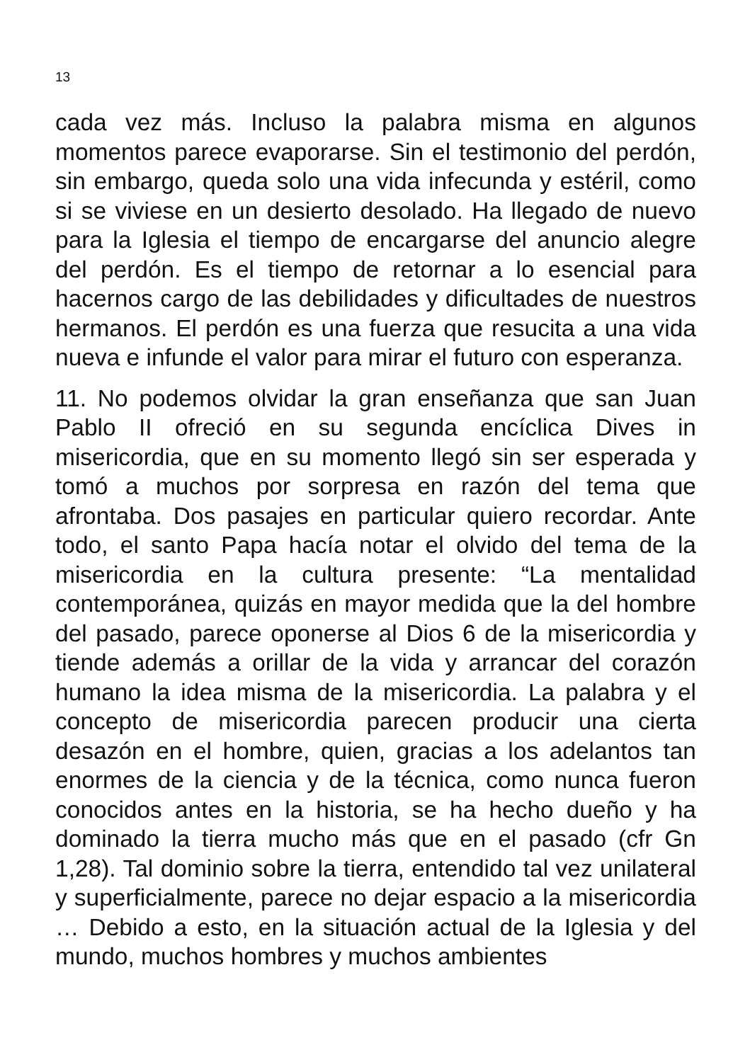13
cada vez más. Incluso la palabra misma en algunos momentos parece evaporarse. Sin el testimonio del perdón, sin embargo, queda solo una vida infecunda y estéril, como si se viviese en un desierto desolado. Ha llegado de nuevo para la Iglesia el tiempo de encargarse del anuncio alegre del perdón. Es el tiempo de retornar a lo esencial para hacernos cargo de las debilidades y dificultades de nuestros hermanos. El perdón es una fuerza que resucita a una vida nueva e infunde el valor para mirar el futuro con esperanza.
11. No podemos olvidar la gran enseñanza que san Juan Pablo II ofreció en su segunda encíclica Dives in misericordia, que en su momento llegó sin ser esperada y tomó a muchos por sorpresa en razón del tema que afrontaba. Dos pasajes en particular quiero recordar. Ante todo, el santo Papa hacía notar el olvido del tema de la misericordia en la cultura presente: “La mentalidad contemporánea, quizás en mayor medida que la del hombre del pasado, parece oponerse al Dios 6 de la misericordia y tiende además a orillar de la vida y arrancar del corazón humano la idea misma de la misericordia. La palabra y el concepto de misericordia parecen producir una cierta desazón en el hombre, quien, gracias a los adelantos tan enormes de la ciencia y de la técnica, como nunca fueron conocidos antes en la historia, se ha hecho dueño y ha dominado la tierra mucho más que en el pasado (cfr Gn 1,28). Tal dominio sobre la tierra, entendido tal vez unilateral y superficialmente, parece no dejar espacio a la misericordia … Debido a esto, en la situación actual de la Iglesia y del mundo, muchos hombres y muchos ambientes